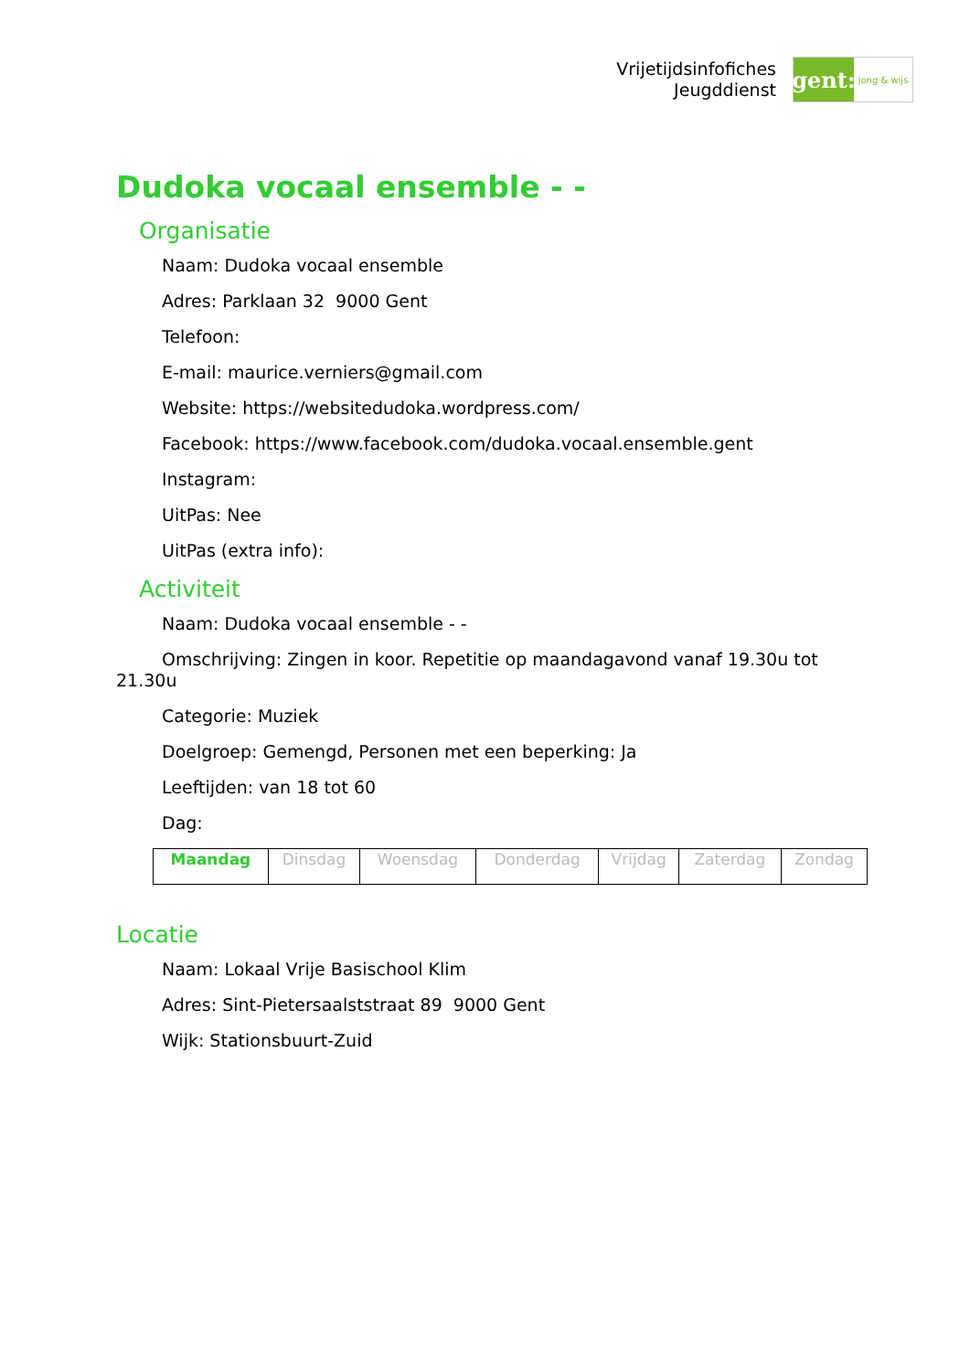Vrijetijdsinfofiches
Jeugddienst
gent:
jong & wijs
Dudoka vocaal ensemble - -
Organisatie
Naam: Dudoka vocaal ensemble
Adres: Parklaan 32 9000 Gent
Telefoon:
E-mail: maurice.verniers@gmail.com
Website: https://websitedudoka.wordpress.com/
Facebook: https://www.facebook.com/dudoka.vocaal.ensemble.gent
Instagram:
UitPas: Nee
UitPas (extra info):
Activiteit
Naam: Dudoka vocaal ensemble - -
Omschrijving: Zingen in koor. Repetitie op maandagavond vanaf 19.30u tot 21.30u
Categorie: Muziek
Doelgroep: Gemengd, Personen met een beperking: Ja
Leeftijden: van 18 tot 60
Dag:
| Maandag | Dinsdag | Woensdag | Donderdag | Vrijdag | Zaterdag | Zondag |
Locatie
Naam: Lokaal Vrije Basischool Klim
Adres: Sint-Pietersaalststraat 89 9000 Gent
Wijk: Stationsbuurt-Zuid